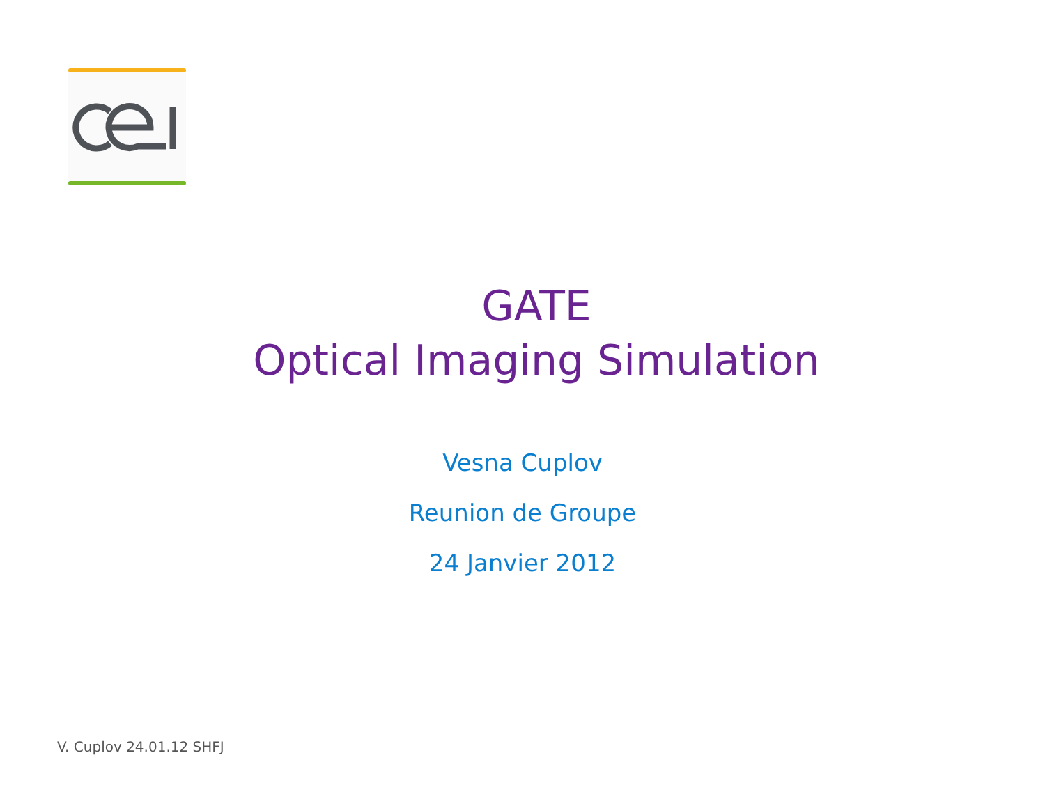GATE
Optical Imaging Simulation
Vesna Cuplov
Reunion de Groupe
24 Janvier 2012
V. Cuplov 24.01.12 SHFJ